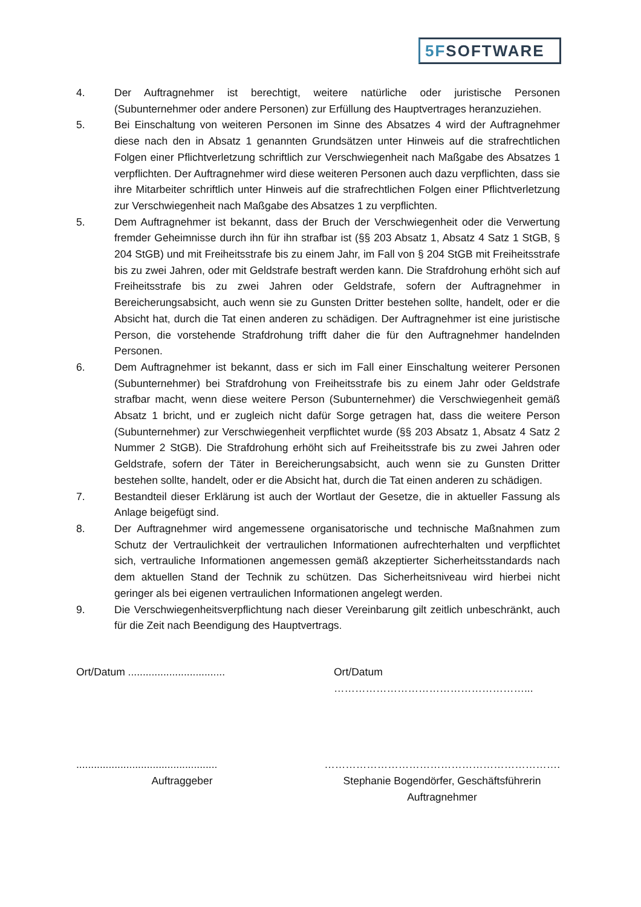5FSOFTWARE
4. Der Auftragnehmer ist berechtigt, weitere natürliche oder juristische Personen (Subunternehmer oder andere Personen) zur Erfüllung des Hauptvertrages heranzuziehen.
5. Bei Einschaltung von weiteren Personen im Sinne des Absatzes 4 wird der Auftragnehmer diese nach den in Absatz 1 genannten Grundsätzen unter Hinweis auf die strafrechtlichen Folgen einer Pflichtverletzung schriftlich zur Verschwiegenheit nach Maßgabe des Absatzes 1 verpflichten. Der Auftragnehmer wird diese weiteren Personen auch dazu verpflichten, dass sie ihre Mitarbeiter schriftlich unter Hinweis auf die strafrechtlichen Folgen einer Pflichtverletzung zur Verschwiegenheit nach Maßgabe des Absatzes 1 zu verpflichten.
5. Dem Auftragnehmer ist bekannt, dass der Bruch der Verschwiegenheit oder die Verwertung fremder Geheimnisse durch ihn für ihn strafbar ist (§§ 203 Absatz 1, Absatz 4 Satz 1 StGB, § 204 StGB) und mit Freiheitsstrafe bis zu einem Jahr, im Fall von § 204 StGB mit Freiheitsstrafe bis zu zwei Jahren, oder mit Geldstrafe bestraft werden kann. Die Strafdrohung erhöht sich auf Freiheitsstrafe bis zu zwei Jahren oder Geldstrafe, sofern der Auftragnehmer in Bereicherungsabsicht, auch wenn sie zu Gunsten Dritter bestehen sollte, handelt, oder er die Absicht hat, durch die Tat einen anderen zu schädigen. Der Auftragnehmer ist eine juristische Person, die vorstehende Strafdrohung trifft daher die für den Auftragnehmer handelnden Personen.
6. Dem Auftragnehmer ist bekannt, dass er sich im Fall einer Einschaltung weiterer Personen (Subunternehmer) bei Strafdrohung von Freiheitsstrafe bis zu einem Jahr oder Geldstrafe strafbar macht, wenn diese weitere Person (Subunternehmer) die Verschwiegenheit gemäß Absatz 1 bricht, und er zugleich nicht dafür Sorge getragen hat, dass die weitere Person (Subunternehmer) zur Verschwiegenheit verpflichtet wurde (§§ 203 Absatz 1, Absatz 4 Satz 2 Nummer 2 StGB). Die Strafdrohung erhöht sich auf Freiheitsstrafe bis zu zwei Jahren oder Geldstrafe, sofern der Täter in Bereicherungsabsicht, auch wenn sie zu Gunsten Dritter bestehen sollte, handelt, oder er die Absicht hat, durch die Tat einen anderen zu schädigen.
7. Bestandteil dieser Erklärung ist auch der Wortlaut der Gesetze, die in aktueller Fassung als Anlage beigefügt sind.
8. Der Auftragnehmer wird angemessene organisatorische und technische Maßnahmen zum Schutz der Vertraulichkeit der vertraulichen Informationen aufrechterhalten und verpflichtet sich, vertrauliche Informationen angemessen gemäß akzeptierter Sicherheitsstandards nach dem aktuellen Stand der Technik zu schützen. Das Sicherheitsniveau wird hierbei nicht geringer als bei eigenen vertraulichen Informationen angelegt werden.
9. Die Verschwiegenheitsverpflichtung nach dieser Vereinbarung gilt zeitlich unbeschränkt, auch für die Zeit nach Beendigung des Hauptvertrags.
Ort/Datum .................................
Ort/Datum ………………………………………………...
................................................
Auftraggeber
………………………………………………………….
Stephanie Bogendörfer, Geschäftsführerin
Auftragnehmer